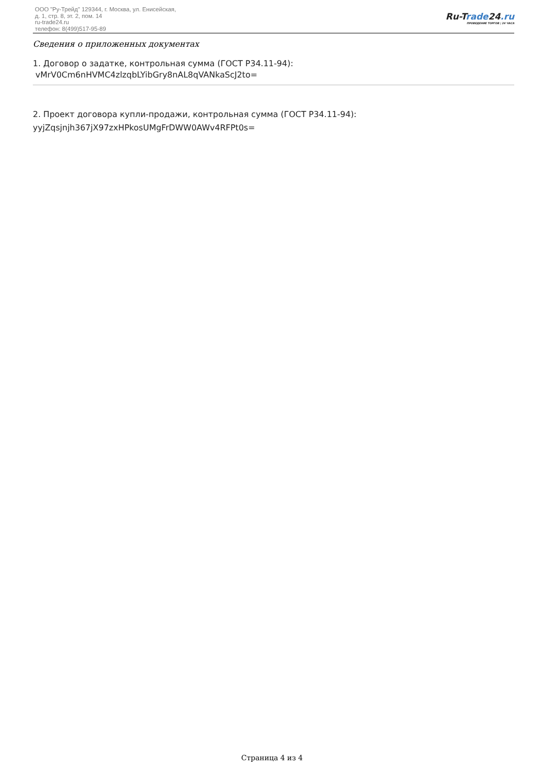ООО "Ру-Трейд" 129344, г. Москва, ул. Енисейская,
д. 1, стр. 8, эт. 2, пом. 14
ru-trade24.ru
телефон: 8(499)517-95-89
Ru-Trade24.ru
ПРОВЕДЕНИЕ ТОРГОВ | 24 ЧАСА
Сведения о приложенных документах
1. Договор о задатке, контрольная сумма (ГОСТ Р34.11-94):
vMrV0Cm6nHVMC4zlzqbLYibGry8nAL8qVANkaScJ2to=
2. Проект договора купли-продажи, контрольная сумма (ГОСТ Р34.11-94):
yyjZqsjnjh367jX97zxHPkosUMgFrDWW0AWv4RFPt0s=
Страница 4 из 4